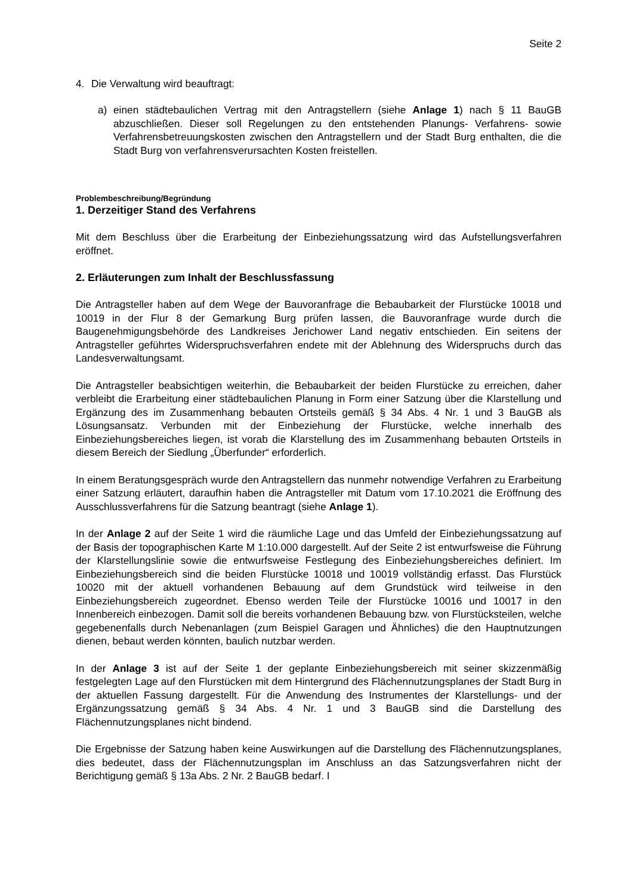Seite 2
4. Die Verwaltung wird beauftragt:
a) einen städtebaulichen Vertrag mit den Antragstellern (siehe Anlage 1) nach § 11 BauGB abzuschließen. Dieser soll Regelungen zu den entstehenden Planungs- Verfahrens- sowie Verfahrensbetreuungskosten zwischen den Antragstellern und der Stadt Burg enthalten, die die Stadt Burg von verfahrensverursachten Kosten freistellen.
Problembeschreibung/Begründung
1. Derzeitiger Stand des Verfahrens
Mit dem Beschluss über die Erarbeitung der Einbeziehungssatzung wird das Aufstellungsverfahren eröffnet.
2. Erläuterungen zum Inhalt der Beschlussfassung
Die Antragsteller haben auf dem Wege der Bauvoranfrage die Bebaubarkeit der Flurstücke 10018 und 10019 in der Flur 8 der Gemarkung Burg prüfen lassen, die Bauvoranfrage wurde durch die Baugenehmigungsbehörde des Landkreises Jerichower Land negativ entschieden. Ein seitens der Antragsteller geführtes Widerspruchsverfahren endete mit der Ablehnung des Widerspruchs durch das Landesverwaltungsamt.
Die Antragsteller beabsichtigen weiterhin, die Bebaubarkeit der beiden Flurstücke zu erreichen, daher verbleibt die Erarbeitung einer städtebaulichen Planung in Form einer Satzung über die Klarstellung und Ergänzung des im Zusammenhang bebauten Ortsteils gemäß § 34 Abs. 4 Nr. 1 und 3 BauGB als Lösungsansatz. Verbunden mit der Einbeziehung der Flurstücke, welche innerhalb des Einbeziehungsbereiches liegen, ist vorab die Klarstellung des im Zusammenhang bebauten Ortsteils in diesem Bereich der Siedlung „Überfunder“ erforderlich.
In einem Beratungsgespräch wurde den Antragstellern das nunmehr notwendige Verfahren zu Erarbeitung einer Satzung erläutert, daraufhin haben die Antragsteller mit Datum vom 17.10.2021 die Eröffnung des Ausschlussverfahrens für die Satzung beantragt (siehe Anlage 1).
In der Anlage 2 auf der Seite 1 wird die räumliche Lage und das Umfeld der Einbeziehungssatzung auf der Basis der topographischen Karte M 1:10.000 dargestellt. Auf der Seite 2 ist entwurfsweise die Führung der Klarstellungslinie sowie die entwurfsweise Festlegung des Einbeziehungsbereiches definiert. Im Einbeziehungsbereich sind die beiden Flurstücke 10018 und 10019 vollständig erfasst. Das Flurstück 10020 mit der aktuell vorhandenen Bebauung auf dem Grundstück wird teilweise in den Einbeziehungsbereich zugeordnet. Ebenso werden Teile der Flurstücke 10016 und 10017 in den Innenbereich einbezogen. Damit soll die bereits vorhandenen Bebauung bzw. von Flurstücksteilen, welche gegebenenfalls durch Nebenanlagen (zum Beispiel Garagen und Ähnliches) die den Hauptnutzungen dienen, bebaut werden könnten, baulich nutzbar werden.
In der Anlage 3 ist auf der Seite 1 der geplante Einbeziehungsbereich mit seiner skizzenmäßig festgelegten Lage auf den Flurstücken mit dem Hintergrund des Flächennutzungsplanes der Stadt Burg in der aktuellen Fassung dargestellt. Für die Anwendung des Instrumentes der Klarstellungs- und der Ergänzungssatzung gemäß § 34 Abs. 4 Nr. 1 und 3 BauGB sind die Darstellung des Flächennutzungsplanes nicht bindend.
Die Ergebnisse der Satzung haben keine Auswirkungen auf die Darstellung des Flächennutzungsplanes, dies bedeutet, dass der Flächennutzungsplan im Anschluss an das Satzungsverfahren nicht der Berichtigung gemäß § 13a Abs. 2 Nr. 2 BauGB bedarf. I